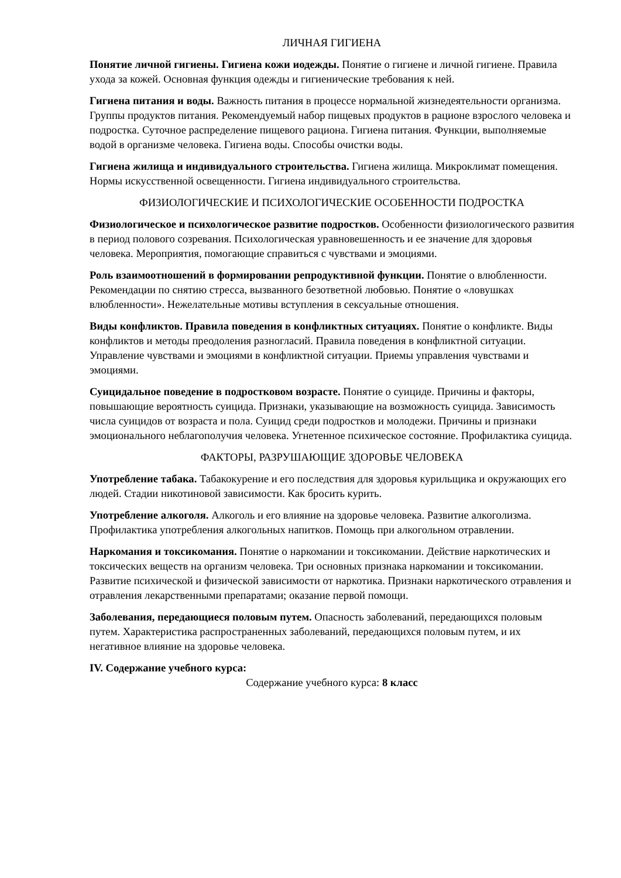ЛИЧНАЯ ГИГИЕНА
Понятие личной гигиены. Гигиена кожи иодежды. Понятие о гигиене и личной гигиене. Правила ухода за кожей. Основная функция одежды и гигиенические требования к ней.
Гигиена питания и воды. Важность питания в процессе нормальной жизнедеятельности организма. Группы продуктов питания. Рекомендуемый набор пищевых продуктов в рационе взрослого человека и подростка. Суточное распределение пищевого рациона. Гигиена питания. Функции, выполняемые водой в организме человека. Гигиена воды. Способы очистки воды.
Гигиена жилища и индивидуального строительства. Гигиена жилища. Микроклимат помещения. Нормы искусственной освещенности. Гигиена индивидуального строительства.
ФИЗИОЛОГИЧЕСКИЕ И ПСИХОЛОГИЧЕСКИЕ ОСОБЕННОСТИ ПОДРОСТКА
Физиологическое и психологическое развитие подростков. Особенности физиологического развития в период полового созревания. Психологическая уравновешенность и ее значение для здоровья человека. Мероприятия, помогающие справиться с чувствами и эмоциями.
Роль взаимоотношений в формировании репродуктивной функции. Понятие о влюбленности. Рекомендации по снятию стресса, вызванного безответной любовью. Понятие о «ловушках влюбленности». Нежелательные мотивы вступления в сексуальные отношения.
Виды конфликтов. Правила поведения в конфликтных ситуациях. Понятие о конфликте. Виды конфликтов и методы преодоления разногласий. Правила поведения в конфликтной ситуации. Управление чувствами и эмоциями в конфликтной ситуации. Приемы управления чувствами и эмоциями.
Суицидальное поведение в подростковом возрасте. Понятие о суициде. Причины и факторы, повышающие вероятность суицида. Признаки, указывающие на возможность суицида. Зависимость числа суицидов от возраста и пола. Суицид среди подростков и молодежи. Причины и признаки эмоционального неблагополучия человека. Угнетенное психическое состояние. Профилактика суицида.
ФАКТОРЫ, РАЗРУШАЮЩИЕ ЗДОРОВЬЕ ЧЕЛОВЕКА
Употребление табака. Табакокурение и его последствия для здоровья курильщика и окружающих его людей. Стадии никотиновой зависимости. Как бросить курить.
Употребление алкоголя. Алкоголь и его влияние на здоровье человека. Развитие алкоголизма. Профилактика употребления алкогольных напитков. Помощь при алкогольном отравлении.
Наркомания и токсикомания. Понятие о наркомании и токсикомании. Действие наркотических и токсических веществ на организм человека. Три основных признака наркомании и токсикомании. Развитие психической и физической зависимости от наркотика. Признаки наркотического отравления и отравления лекарственными препаратами; оказание первой помощи.
Заболевания, передающиеся половым путем. Опасность заболеваний, передающихся половым путем. Характеристика распространенных заболеваний, передающихся половым путем, и их негативное влияние на здоровье человека.
IV. Содержание учебного курса:
Содержание учебного курса: 8 класс